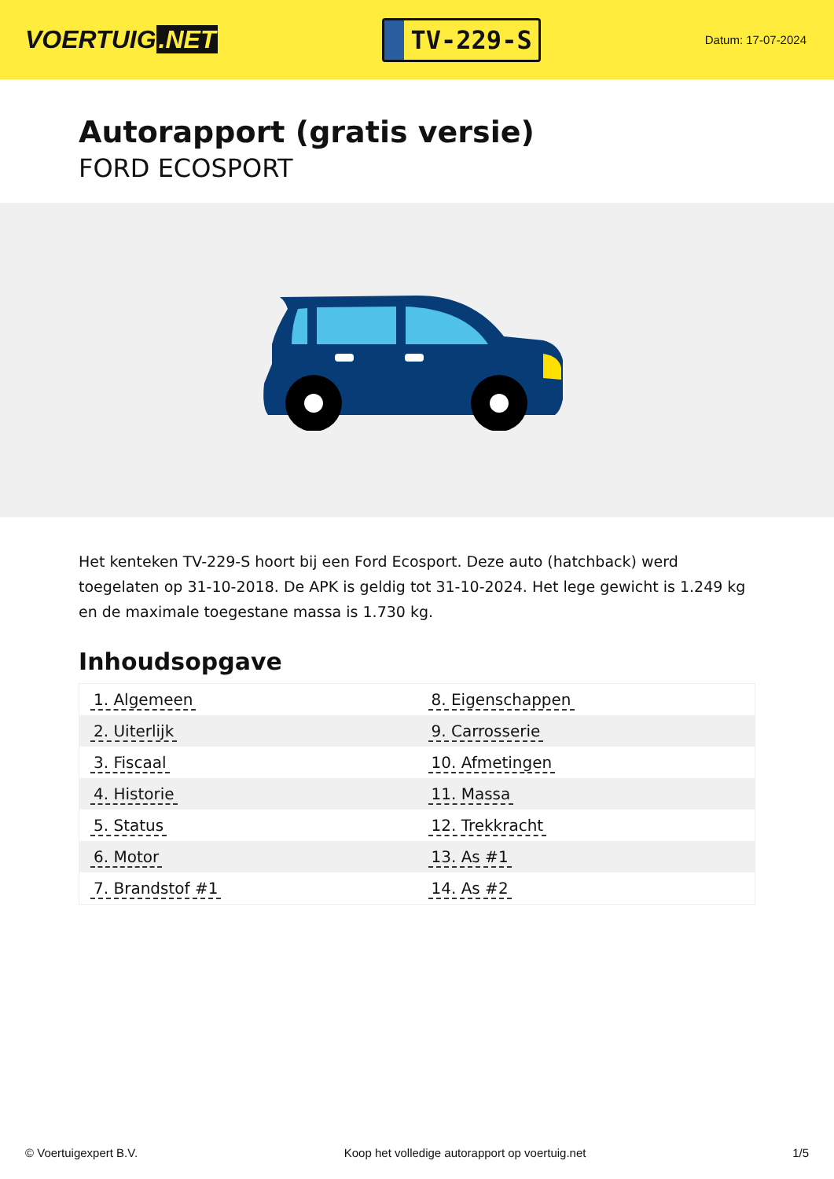VOERTUIG.NET
TV-229-S
Datum: 17-07-2024
Autorapport (gratis versie)
FORD ECOSPORT
Het kenteken TV-229-S hoort bij een Ford Ecosport. Deze auto (hatchback) werd toegelaten op 31-10-2018. De APK is geldig tot 31-10-2024. Het lege gewicht is 1.249 kg en de maximale toegestane massa is 1.730 kg.
Inhoudsopgave
| 1. Algemeen | 8. Eigenschappen |
| 2. Uiterlijk | 9. Carrosserie |
| 3. Fiscaal | 10. Afmetingen |
| 4. Historie | 11. Massa |
| 5. Status | 12. Trekkracht |
| 6. Motor | 13. As #1 |
| 7. Brandstof #1 | 14. As #2 |
© Voertuigexpert B.V. Koop het volledige autorapport op voertuig.net 1/5